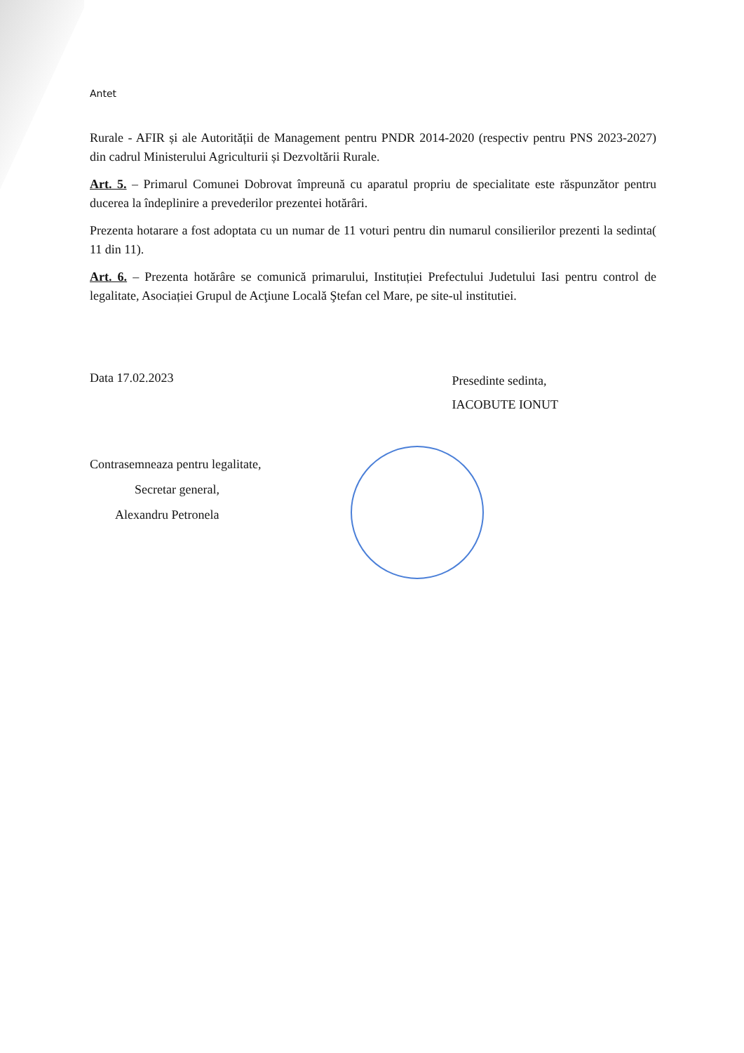Antet
Rurale - AFIR și ale Autorității de Management pentru PNDR 2014-2020 (respectiv pentru PNS 2023-2027) din cadrul Ministerului Agriculturii și Dezvoltării Rurale.
Art. 5. – Primarul Comunei Dobrovat împreună cu aparatul propriu de specialitate este răspunzător pentru ducerea la îndeplinire a prevederilor prezentei hotărâri.
Prezenta hotarare a fost adoptata cu un numar de 11 voturi pentru din numarul consilierilor prezenti la sedinta( 11 din 11).
Art. 6. – Prezenta hotărâre se comunică primarului, Instituției Prefectului Judetului Iasi pentru control de legalitate, Asociației Grupul de Acţiune Locală Ştefan cel Mare, pe site-ul institutiei.
Data 17.02.2023
Presedinte sedinta,
IACOBUTE IONUT
Contrasemneaza pentru legalitate,
Secretar general,
Alexandru Petronela